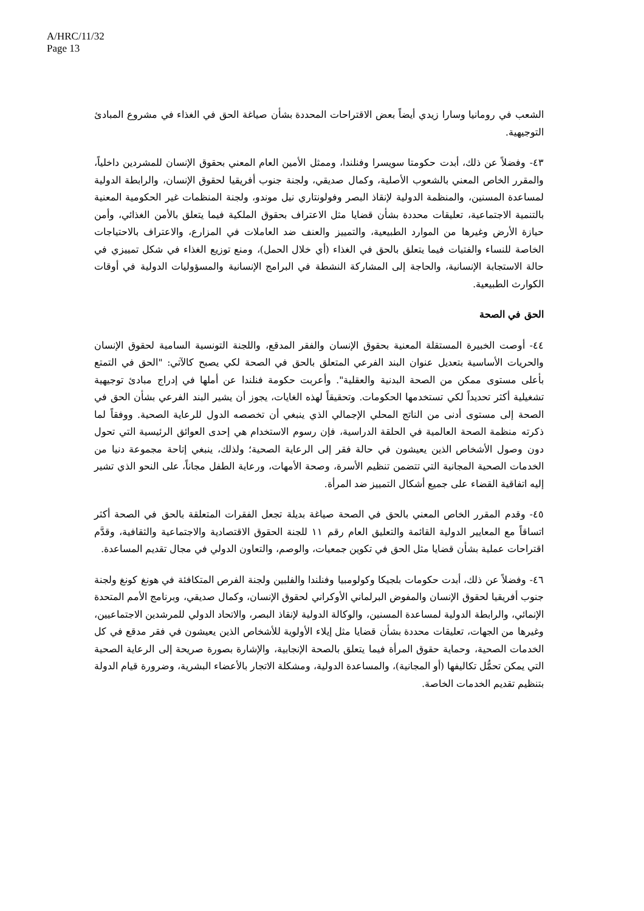A/HRC/11/32
Page 13
الشعب في رومانيا وسارا زيدي أيضاً بعض الاقتراحات المحددة بشأن صياغة الحق في الغذاء في مشروع المبادئ التوجيهية.
٤٣- وفضلاً عن ذلك، أبدت حكومتا سويسرا وفنلندا، وممثل الأمين العام المعني بحقوق الإنسان للمشردين داخلياً، والمقرر الخاص المعني بالشعوب الأصلية، وكمال صديقي، ولجنة جنوب أفريقيا لحقوق الإنسان، والرابطة الدولية لمساعدة المسنين، والمنظمة الدولية لإنقاذ البصر وفولونتاري نيل موندو، ولجنة المنظمات غير الحكومية المعنية بالتنمية الاجتماعية، تعليقات محددة بشأن قضايا مثل الاعتراف بحقوق الملكية فيما يتعلق بالأمن الغذائي، وأمن حيازة الأرض وغيرها من الموارد الطبيعية، والتمييز والعنف ضد العاملات في المزارع، والاعتراف بالاحتياجات الخاصة للنساء والفتيات فيما يتعلق بالحق في الغذاء (أي خلال الحمل)، ومنع توزيع الغذاء في شكل تمييزي في حالة الاستجابة الإنسانية، والحاجة إلى المشاركة النشطة في البرامج الإنسانية والمسؤوليات الدولية في أوقات الكوارث الطبيعية.
الحق في الصحة
٤٤- أوصت الخبيرة المستقلة المعنية بحقوق الإنسان والفقر المدقع، واللجنة التونسية السامية لحقوق الإنسان والحريات الأساسية بتعديل عنوان البند الفرعي المتعلق بالحق في الصحة لكي يصبح كالآتي: "الحق في التمتع بأعلى مستوى ممكن من الصحة البدنية والعقلية". وأعربت حكومة فنلندا عن أملها في إدراج مبادئ توجيهية تشغيلية أكثر تحديداً لكي تستخدمها الحكومات. وتحقيقاً لهذه الغايات، يجوز أن يشير البند الفرعي بشأن الحق في الصحة إلى مستوى أدنى من الناتج المحلي الإجمالي الذي ينبغي أن تخصصه الدول للرعاية الصحية. ووفقاً لما ذكرته منظمة الصحة العالمية في الحلقة الدراسية، فإن رسوم الاستخدام هي إحدى العوائق الرئيسية التي تحول دون وصول الأشخاص الذين يعيشون في حالة فقر إلى الرعاية الصحية؛ ولذلك، ينبغي إتاحة مجموعة دنيا من الخدمات الصحية المجانية التي تتضمن تنظيم الأسرة، وصحة الأمهات، ورعاية الطفل مجاناً، على النحو الذي تشير إليه اتفاقية القضاء على جميع أشكال التمييز ضد المرأة.
٤٥- وقدم المقرر الخاص المعني بالحق في الصحة صياغة بديلة تجعل الفقرات المتعلقة بالحق في الصحة أكثر اتساقاً مع المعايير الدولية القائمة والتعليق العام رقم ١١ للجنة الحقوق الاقتصادية والاجتماعية والثقافية، وقدَّم اقتراحات عملية بشأن قضايا مثل الحق في تكوين جمعيات، والوصم، والتعاون الدولي في مجال تقديم المساعدة.
٤٦- وفضلاً عن ذلك، أبدت حكومات بلجيكا وكولومبيا وفنلندا والفلبين ولجنة الفرص المتكافئة في هونغ كونغ ولجنة جنوب أفريقيا لحقوق الإنسان والمفوض البرلماني الأوكراني لحقوق الإنسان، وكمال صديقي، وبرنامج الأمم المتحدة الإنمائي، والرابطة الدولية لمساعدة المسنين، والوكالة الدولية لإنقاذ البصر، والاتحاد الدولي للمرشدين الاجتماعيين، وغيرها من الجهات، تعليقات محددة بشأن قضايا مثل إيلاء الأولوية للأشخاص الذين يعيشون في فقر مدقع في كل الخدمات الصحية، وحماية حقوق المرأة فيما يتعلق بالصحة الإنجابية، والإشارة بصورة صريحة إلى الرعاية الصحية التي يمكن تحمُّل تكاليفها (أو المجانية)، والمساعدة الدولية، ومشكلة الاتجار بالأعضاء البشرية، وضرورة قيام الدولة بتنظيم تقديم الخدمات الخاصة.